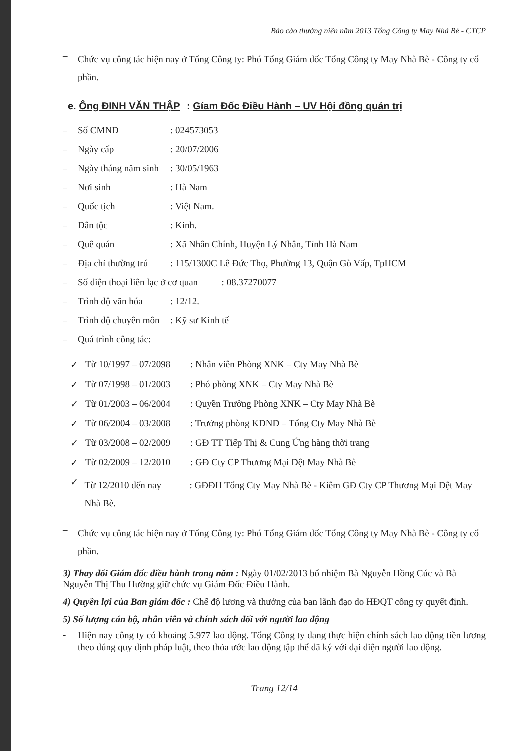Báo cáo thường niên năm 2013 Tổng Công ty May Nhà Bè - CTCP
– Chức vụ công tác hiện nay ở Tổng Công ty: Phó Tổng Giám đốc Tổng Công ty May Nhà Bè - Công ty cổ phần.
e. Ông ĐINH VĂN THẬP : Gíam Đốc Điều Hành – UV Hội đồng quản trị
– Số CMND: 024573053
– Ngày cấp: 20/07/2006
– Ngày tháng năm sinh: 30/05/1963
– Nơi sinh: Hà Nam
– Quốc tịch: Việt Nam.
– Dân tộc: Kinh.
– Quê quán: Xã Nhân Chính, Huyện Lý Nhân, Tỉnh Hà Nam
– Địa chỉ thường trú: 115/1300C Lê Đức Thọ, Phường 13, Quận Gò Vấp, TpHCM
– Số điện thoại liên lạc ở cơ quan : 08.37270077
– Trình độ văn hóa: 12/12.
– Trình độ chuyên môn: Kỹ sư Kinh tế
– Quá trình công tác:
✓ Từ 10/1997 – 07/2098: Nhân viên Phòng XNK – Cty May Nhà Bè
✓ Từ 07/1998 – 01/2003: Phó phòng XNK – Cty May Nhà Bè
✓ Từ 01/2003 – 06/2004: Quyền Trưởng Phòng XNK – Cty May Nhà Bè
✓ Từ 06/2004 – 03/2008: Trưởng phòng KDND – Tổng Cty May Nhà Bè
✓ Từ 03/2008 – 02/2009: GĐ TT Tiếp Thị & Cung Ứng hàng thời trang
✓ Từ 02/2009 – 12/2010: GĐ Cty CP Thương Mại Dệt May Nhà Bè
✓ Từ 12/2010 đến nay: GĐĐH Tổng Cty May Nhà Bè - Kiêm GĐ Cty CP Thương Mại Dệt May Nhà Bè.
– Chức vụ công tác hiện nay ở Tổng Công ty: Phó Tổng Giám đốc Tổng Công ty May Nhà Bè - Công ty cổ phần.
3) Thay đổi Giám đốc điều hành trong năm : Ngày 01/02/2013 bổ nhiệm Bà Nguyễn Hồng Cúc và Bà Nguyễn Thị Thu Hường giữ chức vụ Giám Đốc Điều Hành.
4) Quyền lợi của Ban giám đốc : Chế độ lương và thưởng của ban lãnh đạo do HĐQT công ty quyết định.
5) Số lượng cán bộ, nhân viên và chính sách đối với người lao động
- Hiện nay công ty có khoảng 5.977 lao động. Tổng Công ty đang thực hiện chính sách lao động tiền lương theo đúng quy định pháp luật, theo thỏa ước lao động tập thể đã ký với đại diện người lao động.
Trang 12/14